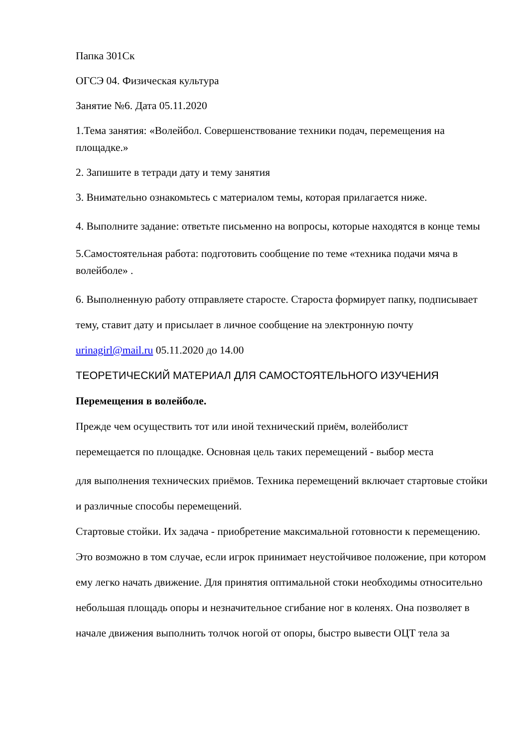Папка 301Ск
ОГСЭ 04. Физическая культура
Занятие №6. Дата 05.11.2020
1.Тема занятия: «Волейбол. Совершенствование техники подач, перемещения на площадке.»
2. Запишите в тетради дату и тему занятия
3. Внимательно ознакомьтесь с материалом темы, которая прилагается ниже.
4. Выполните задание: ответьте письменно на вопросы, которые находятся в конце темы
5.Самостоятельная работа: подготовить сообщение по теме «техника подачи мяча в волейболе» .
6. Выполненную работу отправляете старосте. Староста формирует папку, подписывает тему, ставит дату и присылает в личное сообщение на электронную почту urinagirl@mail.ru 05.11.2020 до 14.00
ТЕОРЕТИЧЕСКИЙ МАТЕРИАЛ ДЛЯ САМОСТОЯТЕЛЬНОГО ИЗУЧЕНИЯ
Перемещения в волейболе.
Прежде чем осуществить тот или иной технический приём, волейболист
перемещается по площадке. Основная цель таких перемещений - выбор места
для выполнения технических приёмов. Техника перемещений включает стартовые стойки и различные способы перемещений.
Стартовые стойки. Их задача - приобретение максимальной готовности к перемещению. Это возможно в том случае, если игрок принимает неустойчивое положение, при котором ему легко начать движение. Для принятия оптимальной стоки необходимы относительно небольшая площадь опоры и незначительное сгибание ног в коленях. Она позволяет в начале движения выполнить толчок ногой от опоры, быстро вывести ОЦТ тела за